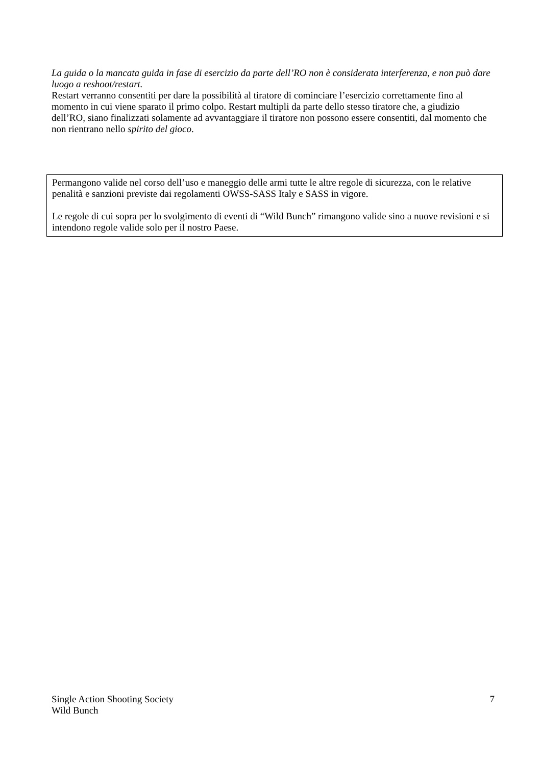La guida o la mancata guida in fase di esercizio da parte dell’RO non è considerata interferenza, e non può dare luogo a reshoot/restart.
Restart verranno consentiti per dare la possibilità al tiratore di cominciare l’esercizio correttamente fino al momento in cui viene sparato il primo colpo. Restart multipli da parte dello stesso tiratore che, a giudizio dell’RO, siano finalizzati solamente ad avvantaggiare il tiratore non possono essere consentiti, dal momento che non rientrano nello spirito del gioco.
Permangono valide nel corso dell’uso e maneggio delle armi tutte le altre regole di sicurezza, con le relative penalità e sanzioni previste dai regolamenti OWSS-SASS Italy e SASS in vigore.
Le regole di cui sopra per lo svolgimento di eventi di “Wild Bunch” rimangono valide sino a nuove revisioni e si intendono regole valide solo per il nostro Paese.
Single Action Shooting Society
Wild Bunch
7